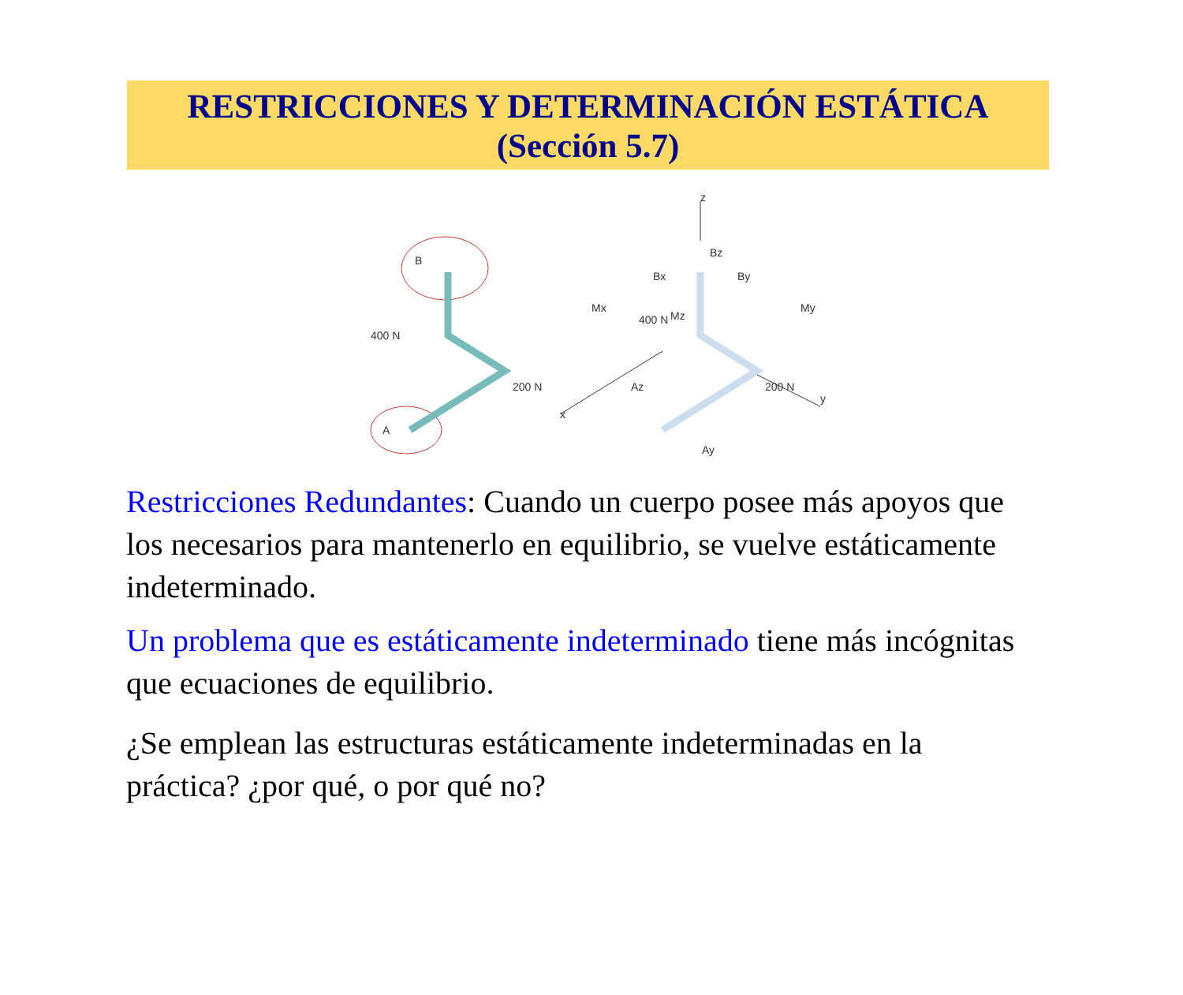RESTRICCIONES Y DETERMINACIÓN ESTÁTICA
(Sección 5.7)
B
A
400 N
200 N
400 N
200 N
z
x
y
Bz
Bx
By
Mx
Mz
My
Az
Ay
Restricciones Redundantes: Cuando un cuerpo posee más apoyos que los necesarios para mantenerlo en equilibrio, se vuelve estáticamente indeterminado.
Un problema que es estáticamente indeterminado tiene más incógnitas que ecuaciones de equilibrio.
¿Se emplean las estructuras estáticamente indeterminadas en la práctica? ¿por qué, o por qué no?